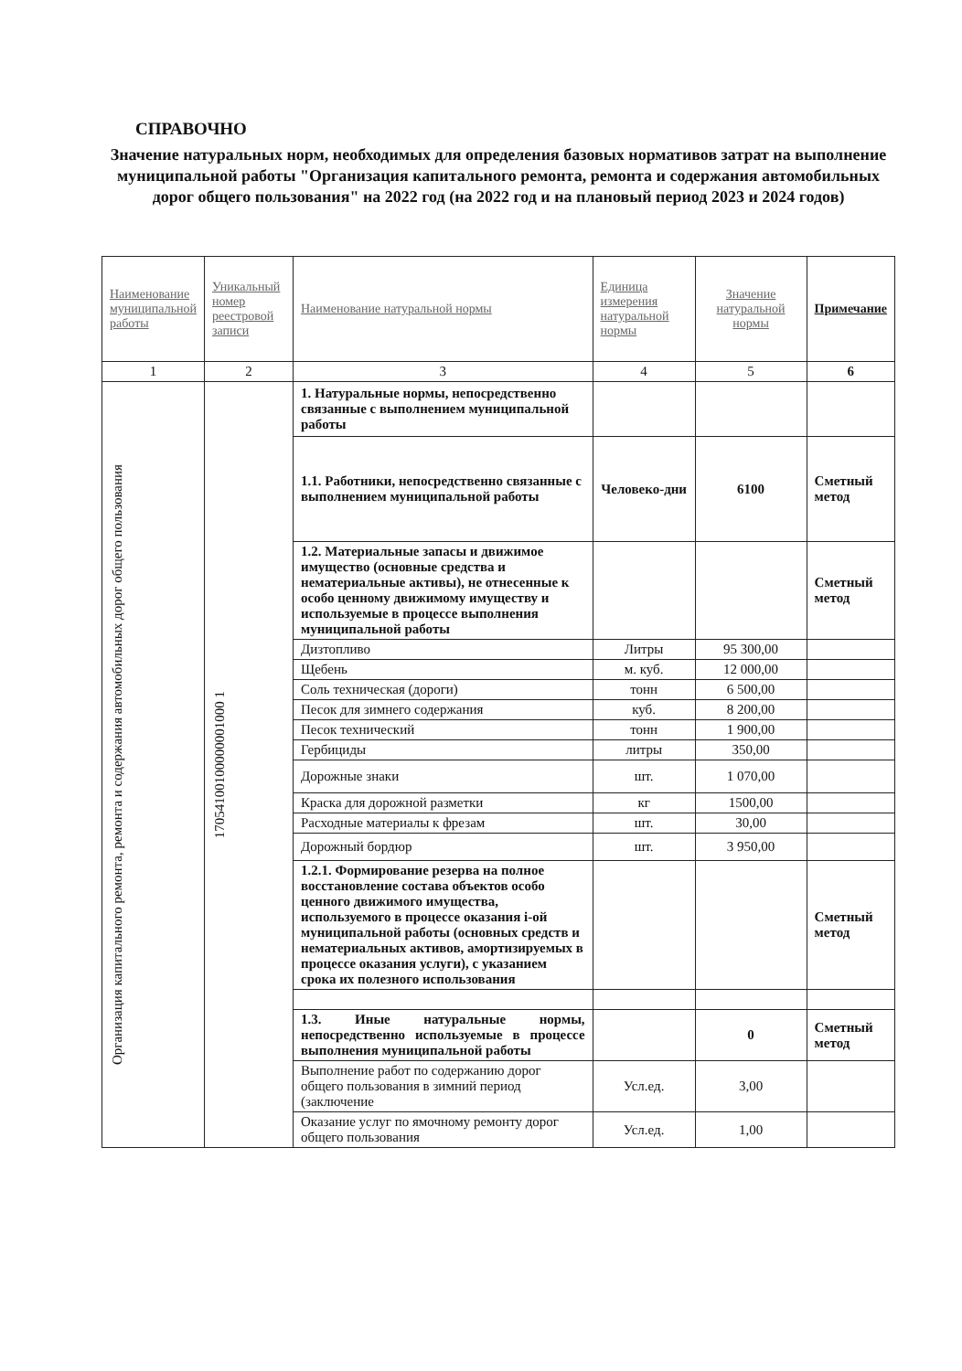СПРАВОЧНО
Значение натуральных норм, необходимых для определения базовых нормативов затрат на выполнение муниципальной работы "Организация капитального ремонта, ремонта и содержания автомобильных дорог общего пользования" на 2022 год (на 2022 год и на плановый период 2023 и 2024 годов)
| Наименование муниципальной работы | Уникальный номер реестровой записи | Наименование натуральной нормы | Единица измерения натуральной нормы | Значение натуральной нормы | Примечание |
| --- | --- | --- | --- | --- | --- |
| 1 | 2 | 3 | 4 | 5 | 6 |
| Организация капитального ремонта, ремонта и содержания автомобильных дорог общего пользования | 17054100100000001000 1 | 1. Натуральные нормы, непосредственно связанные с выполнением муниципальной работы | | | |
| | | 1.1. Работники, непосредственно связанные с выполнением муниципальной работы | Человеко-дни | 6100 | Сметный метод |
| | | 1.2. Материальные запасы и движимое имущество (основные средства и нематериальные активы), не отнесенные к особо ценному движимому имуществу и используемые в процессе выполнения муниципальной работы | | | Сметный метод |
| | | Дизтопливо | Литры | 95 300,00 | |
| | | Щебень | м. куб. | 12 000,00 | |
| | | Соль техническая (дороги) | тонн | 6 500,00 | |
| | | Песок для зимнего содержания | куб. | 8 200,00 | |
| | | Песок технический | тонн | 1 900,00 | |
| | | Гербициды | литры | 350,00 | |
| | | Дорожные знаки | шт. | 1 070,00 | |
| | | Краска для дорожной разметки | кг | 1500,00 | |
| | | Расходные материалы к фрезам | шт. | 30,00 | |
| | | Дорожный бордюр | шт. | 3 950,00 | |
| | | 1.2.1. Формирование резерва на полное восстановление состава объектов особо ценного движимого имущества, используемого в процессе оказания i-ой муниципальной работы (основных средств и нематериальных активов, амортизируемых в процессе оказания услуги), с указанием срока их полезного использования | | | Сметный метод |
| | | 1.3. Иные натуральные нормы, непосредственно используемые в процессе выполнения муниципальной работы | | 0 | Сметный метод |
| | | Выполнение работ по содержанию дорог общего пользования в зимний период (заключение | Усл.ед. | 3,00 | |
| | | Оказание услуг по ямочному ремонту дорог общего пользования | Усл.ед. | 1,00 | |